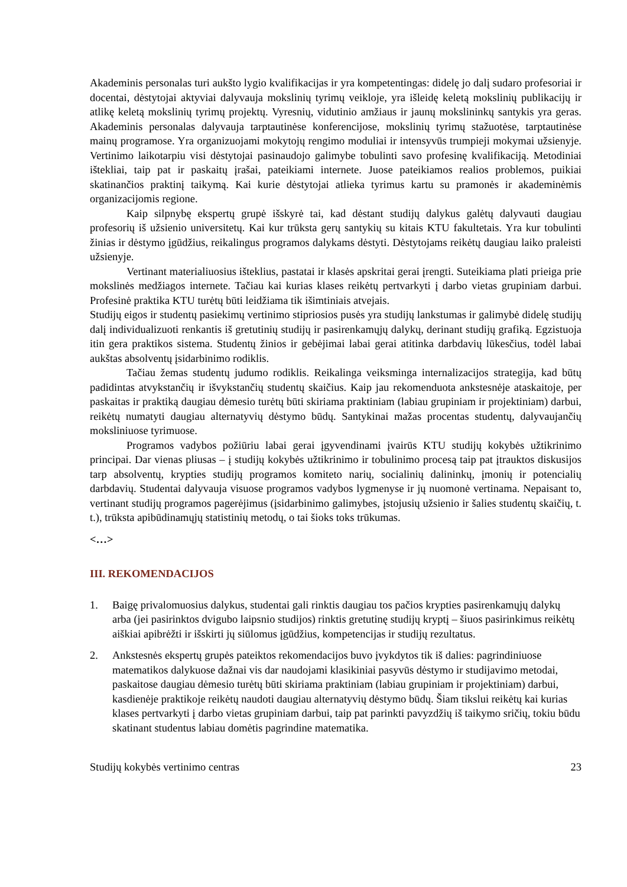Akademinis personalas turi aukšto lygio kvalifikacijas ir yra kompetentingas: didelę jo dalį sudaro profesoriai ir docentai, dėstytojai aktyviai dalyvauja mokslinių tyrimų veikloje, yra išleidę keletą mokslinių publikacijų ir atlikę keletą mokslinių tyrimų projektų. Vyresnių, vidutinio amžiaus ir jaunų mokslininkų santykis yra geras. Akademinis personalas dalyvauja tarptautinėse konferencijose, mokslinių tyrimų stažuotėse, tarptautinėse mainų programose. Yra organizuojami mokytojų rengimo moduliai ir intensyvūs trumpieji mokymai užsienyje. Vertinimo laikotarpiu visi dėstytojai pasinaudojo galimybe tobulinti savo profesinę kvalifikaciją. Metodiniai ištekliai, taip pat ir paskaitų įrašai, pateikiami internete. Juose pateikiamos realios problemos, puikiai skatinančios praktinį taikymą. Kai kurie dėstytojai atlieka tyrimus kartu su pramonės ir akademinėmis organizacijomis regione.
Kaip silpnybę ekspertų grupė išskyrė tai, kad dėstant studijų dalykus galėtų dalyvauti daugiau profesorių iš užsienio universitetų. Kai kur trūksta gerų santykių su kitais KTU fakultetais. Yra kur tobulinti žinias ir dėstymo įgūdžius, reikalingus programos dalykams dėstyti. Dėstytojams reikėtų daugiau laiko praleisti užsienyje.
Vertinant materialiuosius išteklius, pastatai ir klasės apskritai gerai įrengti. Suteikiama plati prieiga prie mokslinės medžiagos internete. Tačiau kai kurias klases reikėtų pertvarkyti į darbo vietas grupiniam darbui. Profesinė praktika KTU turėtų būti leidžiama tik išimtiniais atvejais.
Studijų eigos ir studentų pasiekimų vertinimo stipriosios pusės yra studijų lankstumas ir galimybė didelę studijų dalį individualizuoti renkantis iš gretutinių studijų ir pasirenkamųjų dalykų, derinant studijų grafiką. Egzistuoja itin gera praktikos sistema. Studentų žinios ir gebėjimai labai gerai atitinka darbdavių lūkesčius, todėl labai aukštas absolventų įsidarbinimo rodiklis.
Tačiau žemas studentų judumo rodiklis. Reikalinga veiksminga internalizacijos strategija, kad būtų padidintas atvykstančių ir išvykstančių studentų skaičius. Kaip jau rekomenduota ankstesnėje ataskaitoje, per paskaitas ir praktiką daugiau dėmesio turėtų būti skiriama praktiniam (labiau grupiniam ir projektiniam) darbui, reikėtų numatyti daugiau alternatyvių dėstymo būdų. Santykinai mažas procentas studentų, dalyvaujančių moksliniuose tyrimuose.
Programos vadybos požiūriu labai gerai įgyvendinami įvairūs KTU studijų kokybės užtikrinimo principai. Dar vienas pliusas – į studijų kokybės užtikrinimo ir tobulinimo procesą taip pat įtrauktos diskusijos tarp absolventų, krypties studijų programos komiteto narių, socialinių dalininkų, įmonių ir potencialių darbdavių. Studentai dalyvauja visuose programos vadybos lygmenyse ir jų nuomonė vertinama. Nepaisant to, vertinant studijų programos pagerėjimus (įsidarbinimo galimybes, įstojusių užsienio ir šalies studentų skaičių, t. t.), trūksta apibūdinamųjų statistinių metodų, o tai šioks toks trūkumas.
<…>
III. REKOMENDACIJOS
1. Baigę privalomuosius dalykus, studentai gali rinktis daugiau tos pačios krypties pasirenkamųjų dalykų arba (jei pasirinktos dvigubo laipsnio studijos) rinktis gretutinę studijų kryptį – šiuos pasirinkimus reikėtų aiškiai apibrėžti ir išskirti jų siūlomus įgūdžius, kompetencijas ir studijų rezultatus.
2. Ankstesnės ekspertų grupės pateiktos rekomendacijos buvo įvykdytos tik iš dalies: pagrindiniuose matematikos dalykuose dažnai vis dar naudojami klasikiniai pasyvūs dėstymo ir studijavimo metodai, paskaitose daugiau dėmesio turėtų būti skiriama praktiniam (labiau grupiniam ir projektiniam) darbui, kasdienėje praktikoje reikėtų naudoti daugiau alternatyvių dėstymo būdų. Šiam tikslui reikėtų kai kurias klases pertvarkyti į darbo vietas grupiniam darbui, taip pat parinkti pavyzdžių iš taikymo sričių, tokiu būdu skatinant studentus labiau domėtis pagrindine matematika.
Studijų kokybės vertinimo centras 23